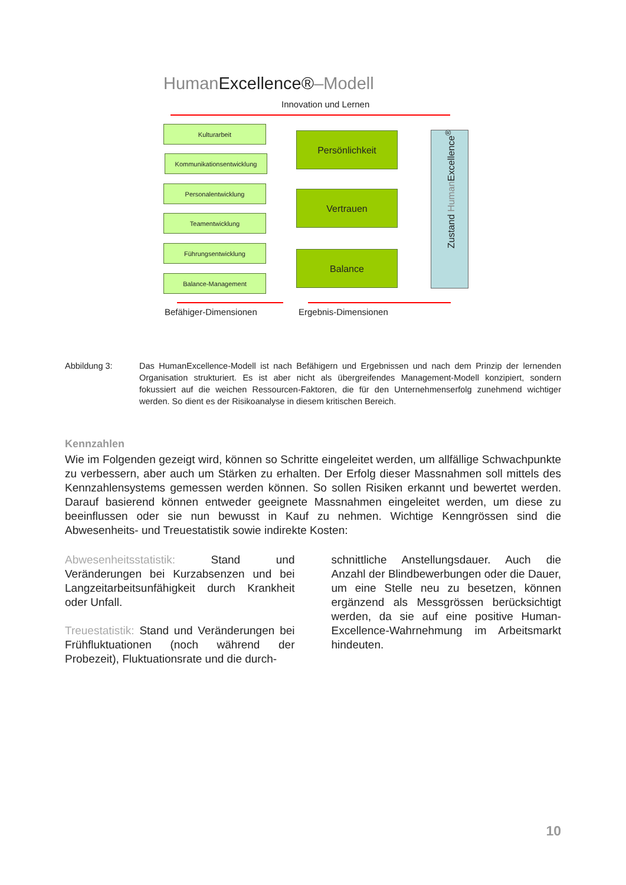HumanExcellence®–Modell
Innovation und Lernen
Kulturarbeit
Kommunikationsentwicklung
Personalentwicklung
Teamentwicklung
Führungsentwicklung
Balance-Management
Persönlichkeit
Vertrauen
Balance
Zustand Human Excellence<sup>®</sup>
Befähiger-Dimensionen Ergebnis-Dimensionen
Abbildung 3: Das HumanExcellence-Modell ist nach Befähigern und Ergebnissen und nach dem Prinzip der lernenden Organisation strukturiert. Es ist aber nicht als übergreifendes Management-Modell konzipiert, sondern fokussiert auf die weichen Ressourcen-Faktoren, die für den Unternehmenserfolg zunehmend wichtiger werden. So dient es der Risikoanalyse in diesem kritischen Bereich.
Kennzahlen
Wie im Folgenden gezeigt wird, können so Schritte eingeleitet werden, um allfällige Schwachpunkte zu verbessern, aber auch um Stärken zu erhalten. Der Erfolg dieser Massnahmen soll mittels des Kennzahlensystems gemessen werden können. So sollen Risiken erkannt und bewertet werden. Darauf basierend können entweder geeignete Massnahmen eingeleitet werden, um diese zu beeinflussen oder sie nun bewusst in Kauf zu nehmen. Wichtige Kenngrössen sind die Abwesenheits- und Treuestatistik sowie indirekte Kosten:
Abwesenheitsstatistik: Stand und Veränderungen bei Kurzabsenzen und bei Langzeitarbeitsunfähigkeit durch Krankheit oder Unfall.
Treuestatistik: Stand und Veränderungen bei Frühfluktuationen (noch während der Probezeit), Fluktuationsrate und die durch-
schnittliche Anstellungsdauer. Auch die Anzahl der Blindbewerbungen oder die Dauer, um eine Stelle neu zu besetzen, können ergänzend als Messgrössen berücksichtigt werden, da sie auf eine positive Human-Excellence-Wahrnehmung im Arbeitsmarkt hindeuten.
10